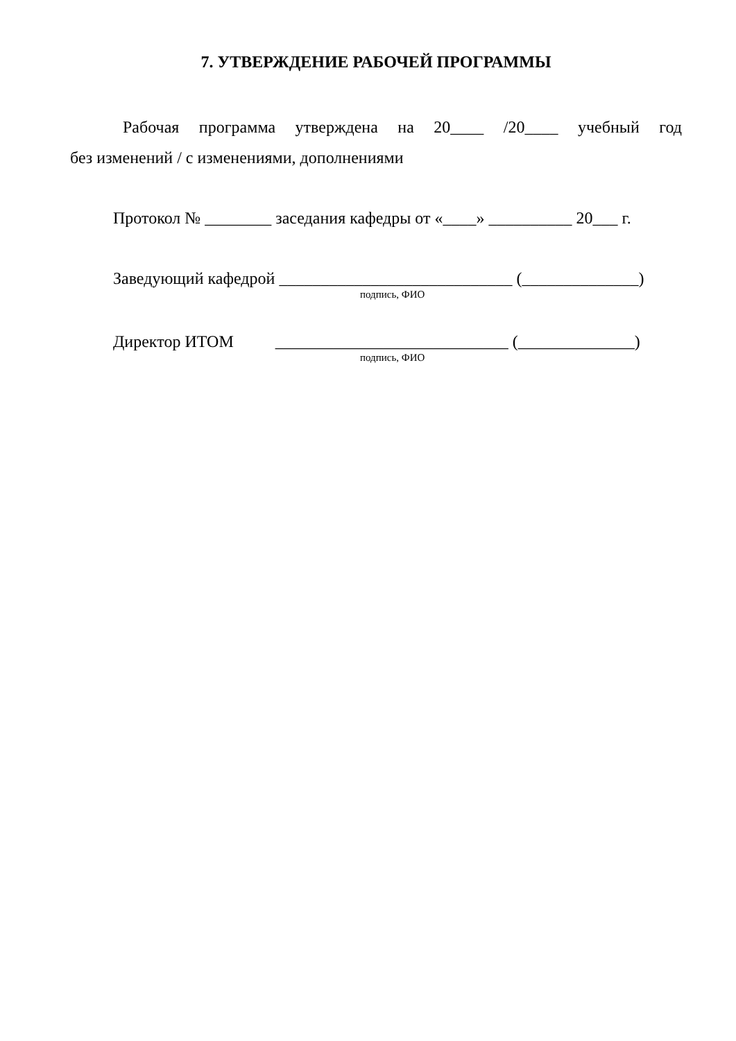7. УТВЕРЖДЕНИЕ РАБОЧЕЙ ПРОГРАММЫ
Рабочая программа утверждена на 20____ /20____ учебный год
без изменений / с изменениями, дополнениями
Протокол № ________ заседания кафедры от «____» __________ 20___ г.
Заведующий кафедрой ____________________________ (______________)
подпись, ФИО
Директор ИТОМ ____________________________ (______________)
подпись, ФИО